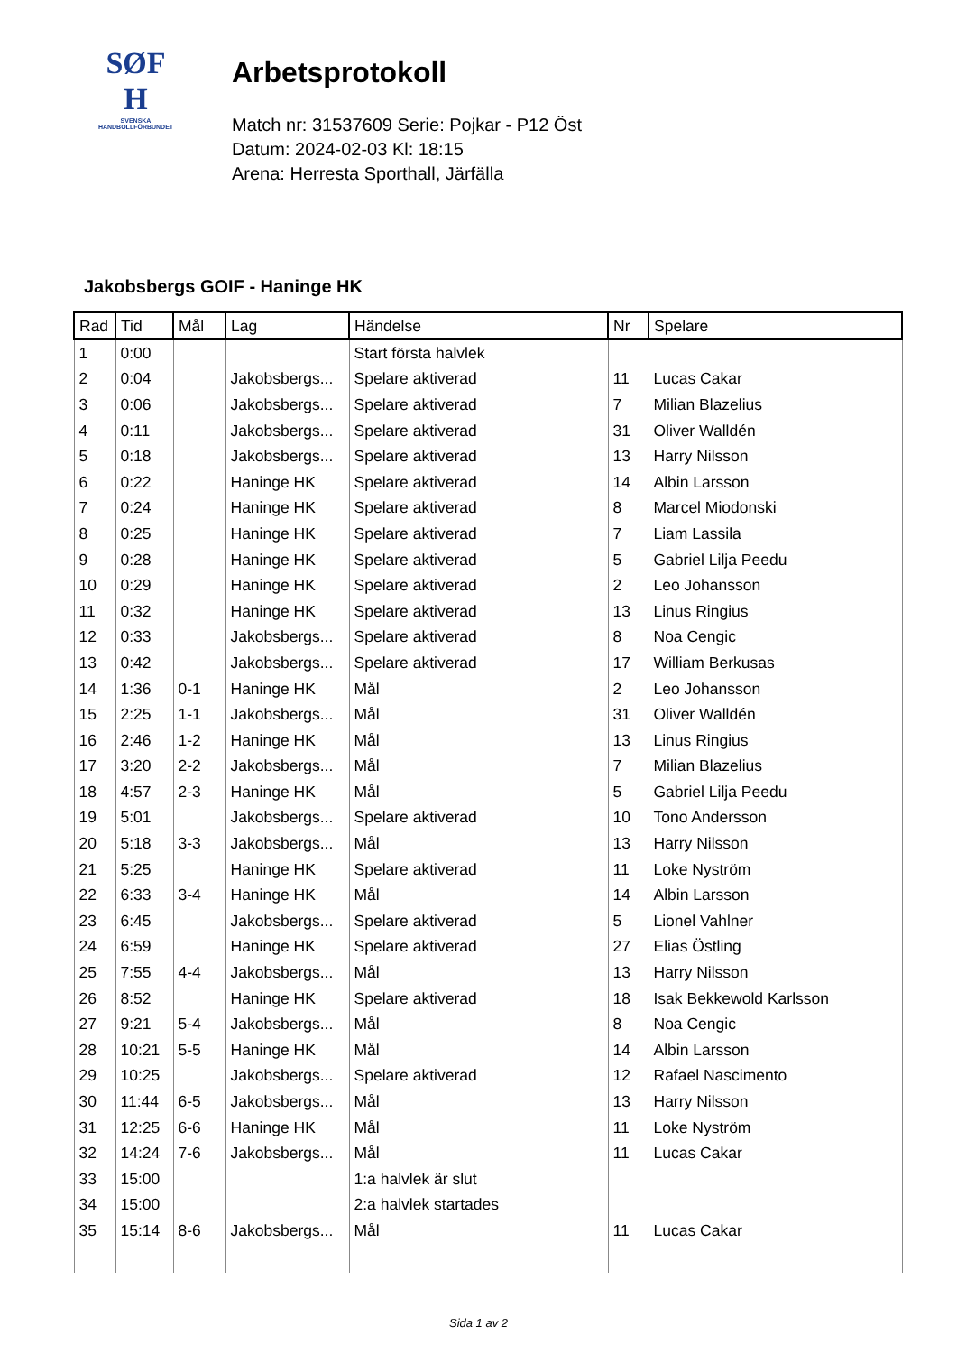SØF
H
SVENSKA
HANDBOLLFÖRBUNDET
Arbetsprotokoll
Match nr: 31537609 Serie: Pojkar - P12 Öst
Datum: 2024-02-03 Kl: 18:15
Arena: Herresta Sporthall, Järfälla
Jakobsbergs GOIF - Haninge HK
| Rad | Tid | Mål | Lag | Händelse | Nr | Spelare |
| --- | --- | --- | --- | --- | --- | --- |
| 1 | 0:00 | | | Start första halvlek | | |
| 2 | 0:04 | | Jakobsbergs... | Spelare aktiverad | 11 | Lucas Cakar |
| 3 | 0:06 | | Jakobsbergs... | Spelare aktiverad | 7 | Milian Blazelius |
| 4 | 0:11 | | Jakobsbergs... | Spelare aktiverad | 31 | Oliver Walldén |
| 5 | 0:18 | | Jakobsbergs... | Spelare aktiverad | 13 | Harry Nilsson |
| 6 | 0:22 | | Haninge HK | Spelare aktiverad | 14 | Albin Larsson |
| 7 | 0:24 | | Haninge HK | Spelare aktiverad | 8 | Marcel Miodonski |
| 8 | 0:25 | | Haninge HK | Spelare aktiverad | 7 | Liam Lassila |
| 9 | 0:28 | | Haninge HK | Spelare aktiverad | 5 | Gabriel Lilja Peedu |
| 10 | 0:29 | | Haninge HK | Spelare aktiverad | 2 | Leo Johansson |
| 11 | 0:32 | | Haninge HK | Spelare aktiverad | 13 | Linus Ringius |
| 12 | 0:33 | | Jakobsbergs... | Spelare aktiverad | 8 | Noa Cengic |
| 13 | 0:42 | | Jakobsbergs... | Spelare aktiverad | 17 | William Berkusas |
| 14 | 1:36 | 0-1 | Haninge HK | Mål | 2 | Leo Johansson |
| 15 | 2:25 | 1-1 | Jakobsbergs... | Mål | 31 | Oliver Walldén |
| 16 | 2:46 | 1-2 | Haninge HK | Mål | 13 | Linus Ringius |
| 17 | 3:20 | 2-2 | Jakobsbergs... | Mål | 7 | Milian Blazelius |
| 18 | 4:57 | 2-3 | Haninge HK | Mål | 5 | Gabriel Lilja Peedu |
| 19 | 5:01 | | Jakobsbergs... | Spelare aktiverad | 10 | Tono Andersson |
| 20 | 5:18 | 3-3 | Jakobsbergs... | Mål | 13 | Harry Nilsson |
| 21 | 5:25 | | Haninge HK | Spelare aktiverad | 11 | Loke Nyström |
| 22 | 6:33 | 3-4 | Haninge HK | Mål | 14 | Albin Larsson |
| 23 | 6:45 | | Jakobsbergs... | Spelare aktiverad | 5 | Lionel Vahlner |
| 24 | 6:59 | | Haninge HK | Spelare aktiverad | 27 | Elias Östling |
| 25 | 7:55 | 4-4 | Jakobsbergs... | Mål | 13 | Harry Nilsson |
| 26 | 8:52 | | Haninge HK | Spelare aktiverad | 18 | Isak Bekkewold Karlsson |
| 27 | 9:21 | 5-4 | Jakobsbergs... | Mål | 8 | Noa Cengic |
| 28 | 10:21 | 5-5 | Haninge HK | Mål | 14 | Albin Larsson |
| 29 | 10:25 | | Jakobsbergs... | Spelare aktiverad | 12 | Rafael Nascimento |
| 30 | 11:44 | 6-5 | Jakobsbergs... | Mål | 13 | Harry Nilsson |
| 31 | 12:25 | 6-6 | Haninge HK | Mål | 11 | Loke Nyström |
| 32 | 14:24 | 7-6 | Jakobsbergs... | Mål | 11 | Lucas Cakar |
| 33 | 15:00 | | | 1:a halvlek är slut | | |
| 34 | 15:00 | | | 2:a halvlek startades | | |
| 35 | 15:14 | 8-6 | Jakobsbergs... | Mål | 11 | Lucas Cakar |
Sida 1 av 2